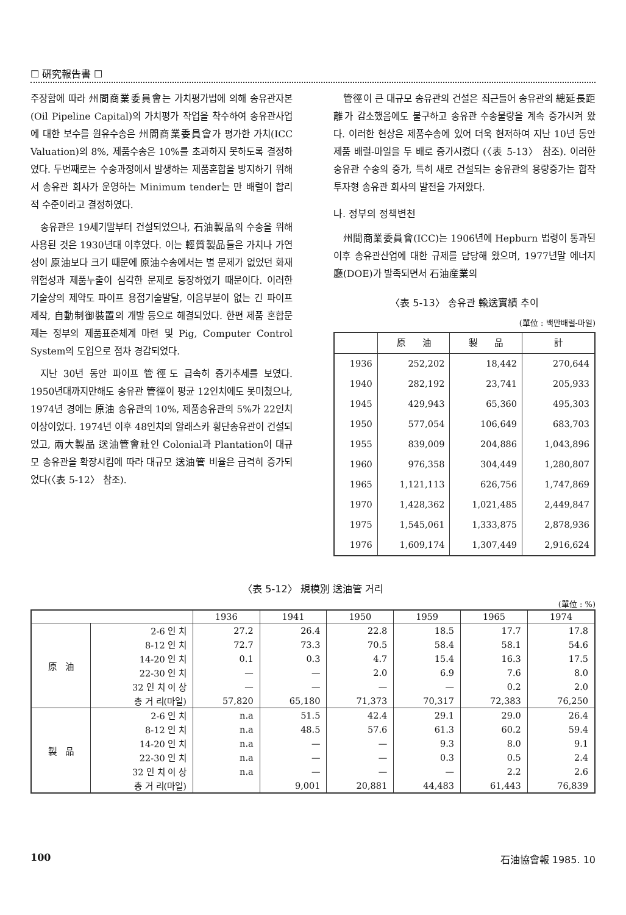☐ 硏究報告書 ☐
주장함에 따라 州間商業委員會는 가치평가법에 의해 송유관자본(Oil Pipeline Capital)의 가치평가 작업을 착수하여 송유관사업에 대한 보수를 원유수송은 州間商業委員會가 평가한 가치(ICC Valuation)의 8%, 제품수송은 10%를 초과하지 못하도록 결정하였다. 두번째로는 수송과정에서 발생하는 제품혼합을 방지하기 위해서 송유관 회사가 운영하는 Minimum tender는 만 배럴이 합리적 수준이라고 결정하였다.
송유관은 19세기말부터 건설되었으나, 石油製品의 수송을 위해 사용된 것은 1930년대 이후였다. 이는 輕質製品들은 가치나 가연성이 原油보다 크기 때문에 原油수송에서는 별 문제가 없었던 화재위험성과 제품누출이 심각한 문제로 등장하였기 때문이다. 이러한 기술상의 제약도 파이프 용접기술발달, 이음부분이 없는 긴 파이프 제작, 自動制御裝置의 개발 등으로 해결되었다. 한편 제품 혼합문제는 정부의 제품표준체계 마련 및 Pig, Computer Control System의 도입으로 점차 경감되었다.
지난 30년 동안 파이프 管徑도 급속히 증가추세를 보였다. 1950년대까지만해도 송유관 管徑이 평균 12인치에도 못미쳤으나, 1974년 경에는 原油 송유관의 10%, 제품송유관의 5%가 22인치 이상이었다. 1974년 이후 48인치의 알래스카 횡단송유관이 건설되었고, 兩大製品 送油管會社인 Colonial과 Plantation이 대규모 송유관을 확장시킴에 따라 대규모 送油管 비율은 급격히 증가되었다(〈表 5-12〉 참조).
管徑이 큰 대규모 송유관의 건설은 최근들어 송유관의 總延長距離가 감소했음에도 불구하고 송유관 수송물량을 계속 증가시켜 왔다. 이러한 현상은 제품수송에 있어 더욱 현저하여 지난 10년 동안 제품 배럴-마일을 두 배로 증가시켰다 (〈表 5-13〉 참조). 이러한 송유관 수송의 증가, 특히 새로 건설되는 송유관의 용량증가는 합작투자형 송유관 회사의 발전을 가져왔다.
나. 정부의 정책변천
州間商業委員會(ICC)는 1906년에 Hepburn 법령이 통과된 이후 송유관산업에 대한 규제를 담당해 왔으며, 1977년말 에너지廳(DOE)가 발족되면서 石油産業의
〈表 5-13〉 송유관 輸送實績 추이
(單位 : 백만배럴-마일)
| | 原 油 | 製 品 | 計 |
| --- | --- | --- | --- |
| 1936 | 252,202 | 18,442 | 270,644 |
| 1940 | 282,192 | 23,741 | 205,933 |
| 1945 | 429,943 | 65,360 | 495,303 |
| 1950 | 577,054 | 106,649 | 683,703 |
| 1955 | 839,009 | 204,886 | 1,043,896 |
| 1960 | 976,358 | 304,449 | 1,280,807 |
| 1965 | 1,121,113 | 626,756 | 1,747,869 |
| 1970 | 1,428,362 | 1,021,485 | 2,449,847 |
| 1975 | 1,545,061 | 1,333,875 | 2,878,936 |
| 1976 | 1,609,174 | 1,307,449 | 2,916,624 |
〈表 5-12〉 規模別 送油管 거리
(單位 : %)
| | | 1936 | 1941 | 1950 | 1959 | 1965 | 1974 |
| --- | --- | --- | --- | --- | --- | --- | --- |
| 原 油 | 2-6 인 치 | 27.2 | 26.4 | 22.8 | 18.5 | 17.7 | 17.8 |
| | 8-12 인 치 | 72.7 | 73.3 | 70.5 | 58.4 | 58.1 | 54.6 |
| | 14-20 인 치 | 0.1 | 0.3 | 4.7 | 15.4 | 16.3 | 17.5 |
| | 22-30 인 치 | — | — | 2.0 | 6.9 | 7.6 | 8.0 |
| | 32 인 치 이 상 | — | — | — | — | 0.2 | 2.0 |
| | 총 거 리(마일) | 57,820 | 65,180 | 71,373 | 70,317 | 72,383 | 76,250 |
| 製 品 | 2-6 인 치 | n.a | 51.5 | 42.4 | 29.1 | 29.0 | 26.4 |
| | 8-12 인 치 | n.a | 48.5 | 57.6 | 61.3 | 60.2 | 59.4 |
| | 14-20 인 치 | n.a | — | — | 9.3 | 8.0 | 9.1 |
| | 22-30 인 치 | n.a | — | — | 0.3 | 0.5 | 2.4 |
| | 32 인 치 이 상 | n.a | — | — | — | 2.2 | 2.6 |
| | 총 거 리(마일) | | 9,001 | 20,881 | 44,483 | 61,443 | 76,839 |
100 石油協會報 1985. 10